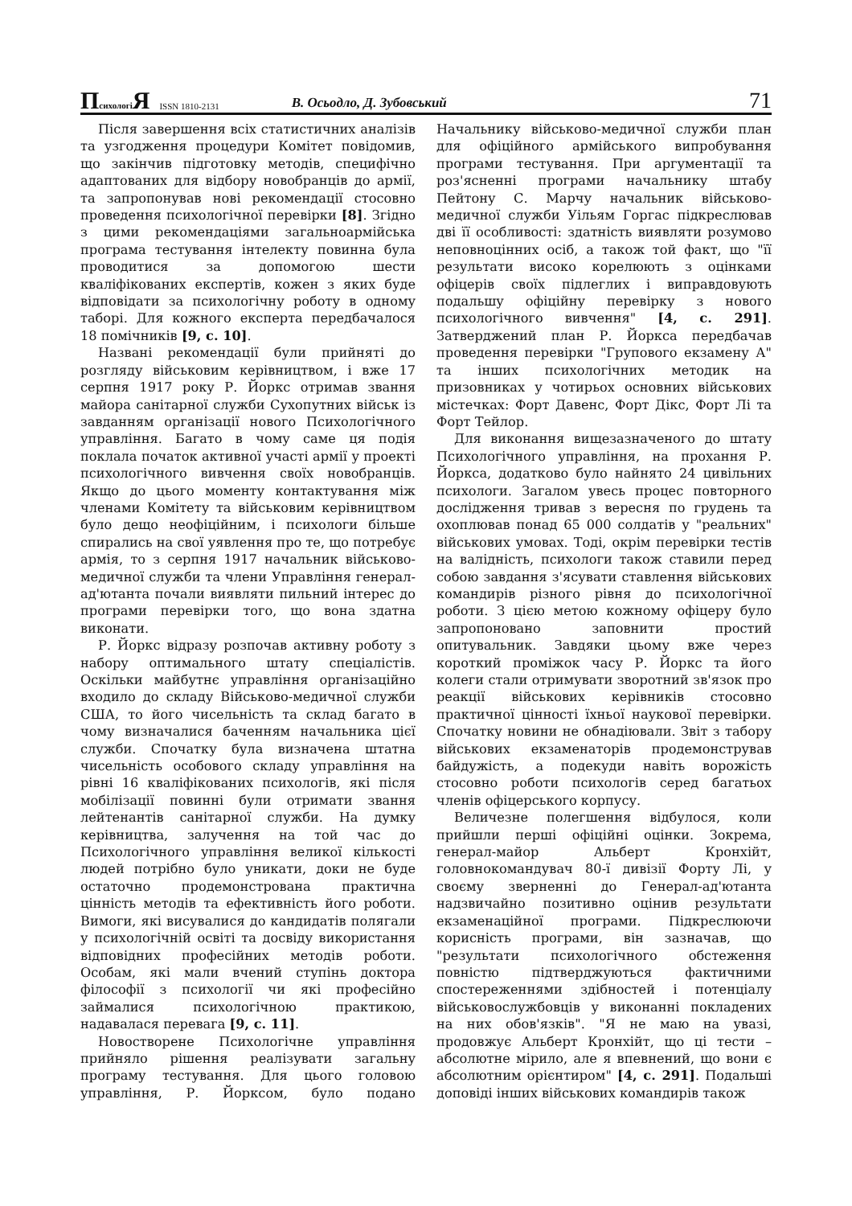Психологі Я ISSN 1810-2131 В. Осьодло, Д. Зубовський 71
Після завершення всіх статистичних аналізів та узгодження процедури Комітет повідомив, що закінчив підготовку методів, специфічно адаптованих для відбору новобранців до армії, та запропонував нові рекомендації стосовно проведення психологічної перевірки [8]. Згідно з цими рекомендаціями загальноармійська програма тестування інтелекту повинна була проводитися за допомогою шести кваліфікованих експертів, кожен з яких буде відповідати за психологічну роботу в одному таборі. Для кожного експерта передбачалося 18 помічників [9, с. 10].
Названі рекомендації були прийняті до розгляду військовим керівництвом, і вже 17 серпня 1917 року Р. Йоркс отримав звання майора санітарної служби Сухопутних військ із завданням організації нового Психологічного управління. Багато в чому саме ця подія поклала початок активної участі армії у проекті психологічного вивчення своїх новобранців. Якщо до цього моменту контактування між членами Комітету та військовим керівництвом було дещо неофіційним, і психологи більше спирались на свої уявлення про те, що потребує армія, то з серпня 1917 начальник військово-медичної служби та члени Управління генерал-ад'ютанта почали виявляти пильний інтерес до програми перевірки того, що вона здатна виконати.
Р. Йоркс відразу розпочав активну роботу з набору оптимального штату спеціалістів. Оскільки майбутнє управління організаційно входило до складу Військово-медичної служби США, то його чисельність та склад багато в чому визначалися баченням начальника цієї служби. Спочатку була визначена штатна чисельність особового складу управління на рівні 16 кваліфікованих психологів, які після мобілізації повинні були отримати звання лейтенантів санітарної служби. На думку керівництва, залучення на той час до Психологічного управління великої кількості людей потрібно було уникати, доки не буде остаточно продемонстрована практична цінність методів та ефективність його роботи. Вимоги, які висувалися до кандидатів полягали у психологічній освіті та досвіду використання відповідних професійних методів роботи. Особам, які мали вчений ступінь доктора філософії з психології чи які професійно займалися психологічною практикою, надавалася перевага [9, с. 11].
Новостворене Психологічне управління прийняло рішення реалізувати загальну програму тестування. Для цього головою управління, Р. Йорксом, було подано Начальнику військово-медичної служби план для офіційного армійського випробування програми тестування. При аргументації та роз'ясненні програми начальнику штабу Пейтону С. Марчу начальник військово-медичної служби Уільям Горгас підкреслював дві її особливості: здатність виявляти розумово неповноцінних осіб, а також той факт, що "її результати високо корелюють з оцінками офіцерів своїх підлеглих і виправдовують подальшу офіційну перевірку з нового психологічного вивчення" [4, с. 291]. Затверджений план Р. Йоркса передбачав проведення перевірки "Групового екзамену А" та інших психологічних методик на призовниках у чотирьох основних військових містечках: Форт Давенс, Форт Дікс, Форт Лі та Форт Тейлор.
Для виконання вищезазначеного до штату Психологічного управління, на прохання Р. Йоркса, додатково було найнято 24 цивільних психологи. Загалом увесь процес повторного дослідження тривав з вересня по грудень та охоплював понад 65 000 солдатів у "реальних" військових умовах. Тоді, окрім перевірки тестів на валідність, психологи також ставили перед собою завдання з'ясувати ставлення військових командирів різного рівня до психологічної роботи. З цією метою кожному офіцеру було запропоновано заповнити простий опитувальник. Завдяки цьому вже через короткий проміжок часу Р. Йоркс та його колеги стали отримувати зворотний зв'язок про реакції військових керівників стосовно практичної цінності їхньої наукової перевірки. Спочатку новини не обнадіювали. Звіт з табору військових екзаменаторів продемонстрував байдужість, а подекуди навіть ворожість стосовно роботи психологів серед багатьох членів офіцерського корпусу.
Величезне полегшення відбулося, коли прийшли перші офіційні оцінки. Зокрема, генерал-майор Альберт Кронхійт, головнокомандувач 80-ї дивізії Форту Лі, у своєму зверненні до Генерал-ад'ютанта надзвичайно позитивно оцінив результати екзаменаційної програми. Підкреслюючи корисність програми, він зазначав, що "результати психологічного обстеження повністю підтверджуються фактичними спостереженнями здібностей і потенціалу військовослужбовців у виконанні покладених на них обов'язків". "Я не маю на увазі, продовжує Альберт Кронхійт, що ці тести – абсолютне мірило, але я впевнений, що вони є абсолютним орієнтиром" [4, с. 291]. Подальші доповіді інших військових командирів також